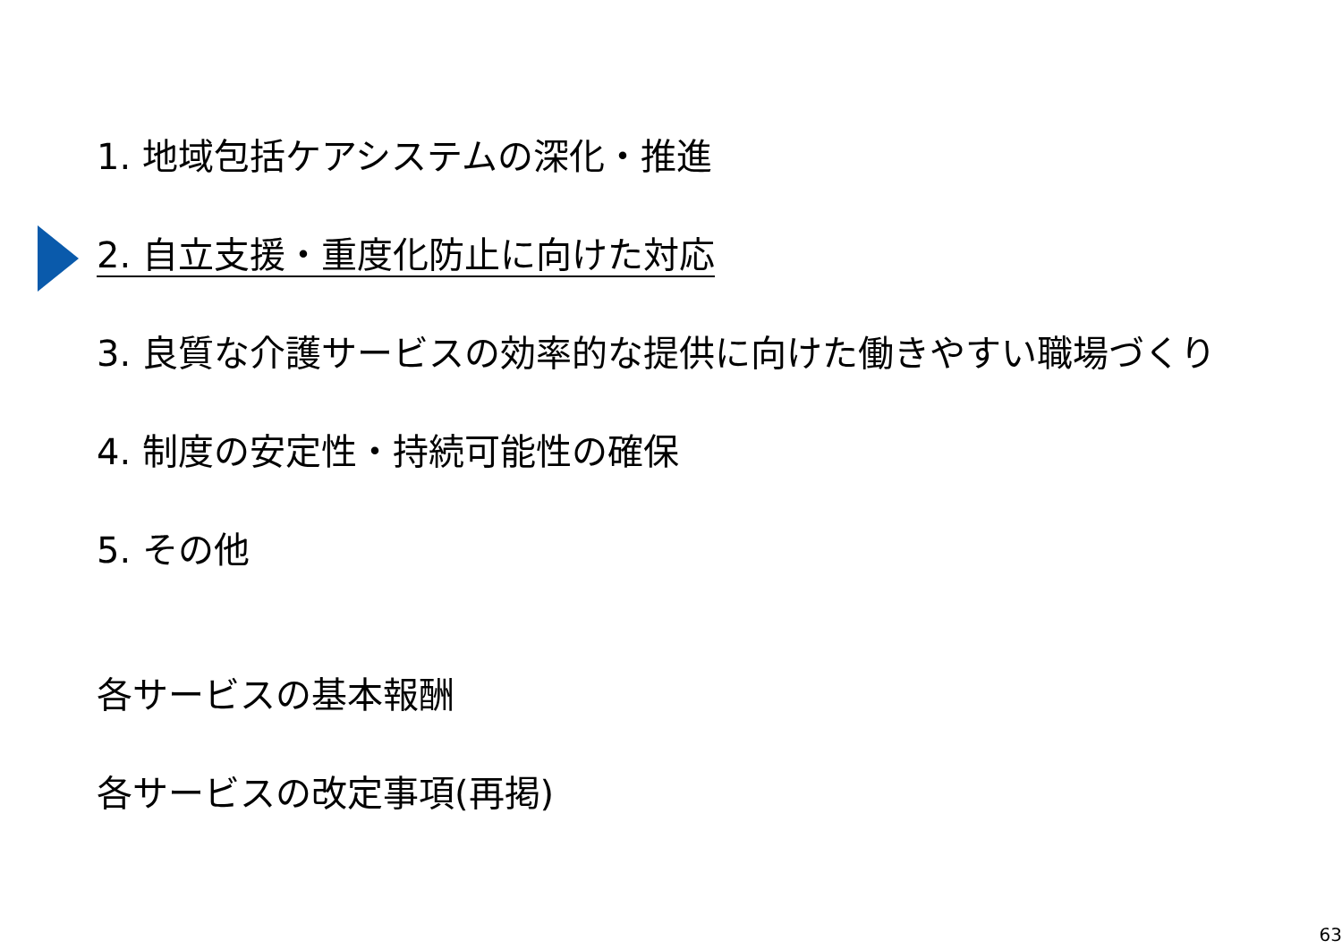1. 地域包括ケアシステムの深化・推進
2. 自立支援・重度化防止に向けた対応
3. 良質な介護サービスの効率的な提供に向けた働きやすい職場づくり
4. 制度の安定性・持続可能性の確保
5. その他
各サービスの基本報酬
各サービスの改定事項(再掲)
63